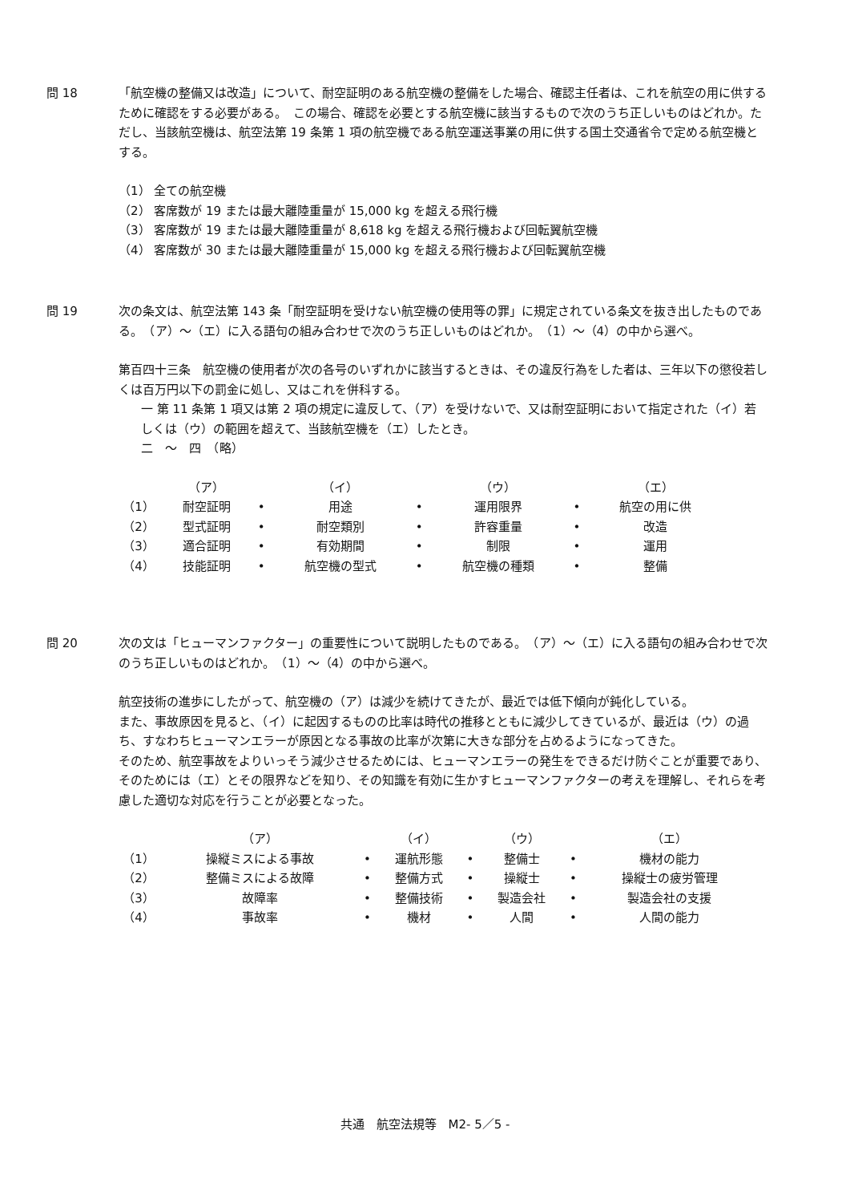問 18
「航空機の整備又は改造」について、耐空証明のある航空機の整備をした場合、確認主任者は、これを航空の用に供するために確認をする必要がある。　この場合、確認を必要とする航空機に該当するもので次のうち正しいものはどれか。ただし、当該航空機は、航空法第 19 条第 1 項の航空機である航空運送事業の用に供する国土交通省令で定める航空機とする。
（1） 全ての航空機
（2） 客席数が 19 または最大離陸重量が 15,000 kg を超える飛行機
（3） 客席数が 19 または最大離陸重量が 8,618 kg を超える飛行機および回転翼航空機
（4） 客席数が 30 または最大離陸重量が 15,000 kg を超える飛行機および回転翼航空機
問 19
次の条文は、航空法第 143 条「耐空証明を受けない航空機の使用等の罪」に規定されている条文を抜き出したものである。　（ア）～（エ）に入る語句の組み合わせで次のうち正しいものはどれか。　（1）～（4）の中から選べ。
第百四十三条　航空機の使用者が次の各号のいずれかに該当するときは、その違反行為をした者は、三年以下の懲役若しくは百万円以下の罰金に処し、又はこれを併科する。
一 第 11 条第 1 項又は第 2 項の規定に違反して、（ア）を受けないで、又は耐空証明において指定された（イ）若しくは（ウ）の範囲を超えて、当該航空機を（エ）したとき。
二　～　四　（略）
| | （ア） | | （イ） | | （ウ） | | （エ） |
| （1） | 耐空証明 | • | 用途 | • | 運用限界 | • | 航空の用に供 |
| （2） | 型式証明 | • | 耐空類別 | • | 許容重量 | • | 改造 |
| （3） | 適合証明 | • | 有効期間 | • | 制限 | • | 運用 |
| （4） | 技能証明 | • | 航空機の型式 | • | 航空機の種類 | • | 整備 |
問 20
次の文は「ヒューマンファクター」の重要性について説明したものである。　（ア）～（エ）に入る語句の組み合わせで次のうち正しいものはどれか。　（1）～（4）の中から選べ。
航空技術の進歩にしたがって、航空機の（ア）は減少を続けてきたが、最近では低下傾向が鈍化している。
また、事故原因を見ると、（イ）に起因するものの比率は時代の推移とともに減少してきているが、最近は（ウ）の過ち、すなわちヒューマンエラーが原因となる事故の比率が次第に大きな部分を占めるようになってきた。
そのため、航空事故をよりいっそう減少させるためには、ヒューマンエラーの発生をできるだけ防ぐことが重要であり、そのためには（エ）とその限界などを知り、その知識を有効に生かすヒューマンファクターの考えを理解し、それらを考慮した適切な対応を行うことが必要となった。
| | （ア） | | （イ） | | （ウ） | | （エ） |
| （1） | 操縦ミスによる事故 | • | 運航形態 | • | 整備士 | • | 機材の能力 |
| （2） | 整備ミスによる故障 | • | 整備方式 | • | 操縦士 | • | 操縦士の疲労管理 |
| （3） | 故障率 | • | 整備技術 | • | 製造会社 | • | 製造会社の支援 |
| （4） | 事故率 | • | 機材 | • | 人間 | • | 人間の能力 |
共通　航空法規等　M2- 5／5 -